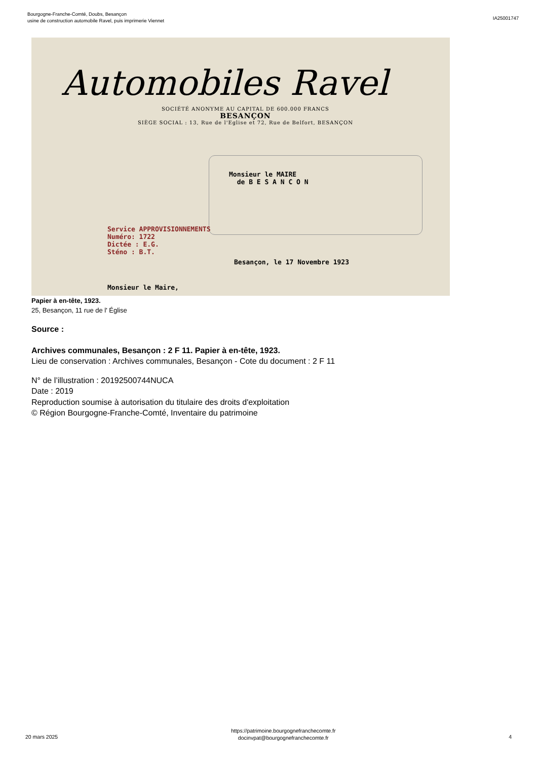Bourgogne-Franche-Comté, Doubs, Besançon
usine de construction automobile Ravel, puis imprimerie Viennet
IA25001747
Automobiles Ravel
SOCIÉTÉ ANONYME AU CAPITAL DE 600.000 FRANCS
BESANÇON
SIÈGE SOCIAL : 13, Rue de l'Eglise et 72, Rue de Belfort, BESANÇON
Monsieur le MAIRE
de B E S A N C O N
Service APPROVISIONNEMENTS
Numéro: 1722
Dictée : E.G.
Sténo : B.T.
Besançon, le 17 Novembre 1923
Monsieur le Maire,
Papier à en-tête, 1923.
25, Besançon, 11 rue de l' Église
Source :
Archives communales, Besançon : 2 F 11. Papier à en-tête, 1923.
Lieu de conservation : Archives communales, Besançon - Cote du document : 2 F 11
N° de l’illustration : 20192500744NUCA
Date : 2019
Reproduction soumise à autorisation du titulaire des droits d'exploitation
© Région Bourgogne-Franche-Comté, Inventaire du patrimoine
20 mars 2025
https://patrimoine.bourgognefranchecomte.fr
docinvpat@bourgognefranchecomte.fr
4